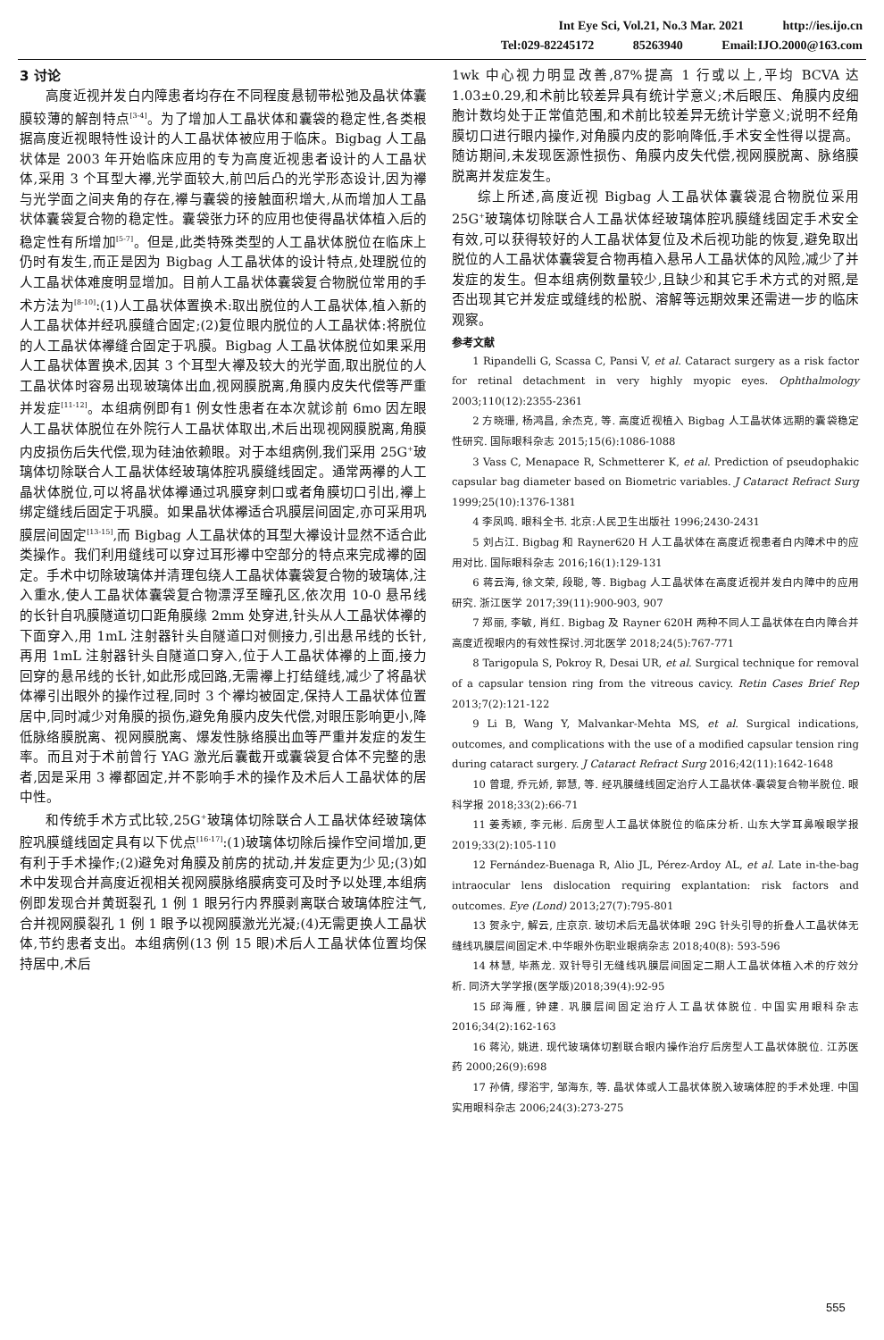Int Eye Sci, Vol.21, No.3 Mar. 2021 http://ies.ijo.cn
Tel:029-82245172 85263940 Email:IJO.2000@163.com
3 讨论
高度近视并发白内障患者均存在不同程度悬韧带松弛及晶状体囊膜较薄的解剖特点<sup>[3-4]</sup>。为了增加人工晶状体和囊袋的稳定性,各类根据高度近视眼特性设计的人工晶状体被应用于临床。Bigbag 人工晶状体是 2003 年开始临床应用的专为高度近视患者设计的人工晶状体,采用 3 个耳型大襻,光学面较大,前凹后凸的光学形态设计,因为襻与光学面之间夹角的存在,襻与囊袋的接触面积增大,从而增加人工晶状体囊袋复合物的稳定性。囊袋张力环的应用也使得晶状体植入后的稳定性有所增加<sup>[5-7]</sup>。但是,此类特殊类型的人工晶状体脱位在临床上仍时有发生,而正是因为 Bigbag 人工晶状体的设计特点,处理脱位的人工晶状体难度明显增加。目前人工晶状体囊袋复合物脱位常用的手术方法为<sup>[8-10]</sup>:(1)人工晶状体置换术:取出脱位的人工晶状体,植入新的人工晶状体并经巩膜缝合固定;(2)复位眼内脱位的人工晶状体:将脱位的人工晶状体襻缝合固定于巩膜。Bigbag 人工晶状体脱位如果采用人工晶状体置换术,因其 3 个耳型大襻及较大的光学面,取出脱位的人工晶状体时容易出现玻璃体出血,视网膜脱离,角膜内皮失代偿等严重并发症<sup>[11-12]</sup>。本组病例即有1 例女性患者在本次就诊前 6mo 因左眼人工晶状体脱位在外院行人工晶状体取出,术后出现视网膜脱离,角膜内皮损伤后失代偿,现为硅油依赖眼。对于本组病例,我们采用 25G<sup>+</sup>玻璃体切除联合人工晶状体经玻璃体腔巩膜缝线固定。通常两襻的人工晶状体脱位,可以将晶状体襻通过巩膜穿刺口或者角膜切口引出,襻上绑定缝线后固定于巩膜。如果晶状体襻适合巩膜层间固定,亦可采用巩膜层间固定<sup>[13-15]</sup>,而 Bigbag 人工晶状体的耳型大襻设计显然不适合此类操作。我们利用缝线可以穿过耳形襻中空部分的特点来完成襻的固定。手术中切除玻璃体并清理包绕人工晶状体囊袋复合物的玻璃体,注入重水,使人工晶状体囊袋复合物漂浮至瞳孔区,依次用 10-0 悬吊线的长针自巩膜隧道切口距角膜缘 2mm 处穿进,针头从人工晶状体襻的下面穿入,用 1mL 注射器针头自隧道口对侧接力,引出悬吊线的长针,再用 1mL 注射器针头自隧道口穿入,位于人工晶状体襻的上面,接力回穿的悬吊线的长针,如此形成回路,无需襻上打结缝线,减少了将晶状体襻引出眼外的操作过程,同时 3 个襻均被固定,保持人工晶状体位置居中,同时减少对角膜的损伤,避免角膜内皮失代偿,对眼压影响更小,降低脉络膜脱离、视网膜脱离、爆发性脉络膜出血等严重并发症的发生率。而且对于术前曾行 YAG 激光后囊截开或囊袋复合体不完整的患者,因是采用 3 襻都固定,并不影响手术的操作及术后人工晶状体的居中性。
和传统手术方式比较,25G<sup>+</sup>玻璃体切除联合人工晶状体经玻璃体腔巩膜缝线固定具有以下优点<sup>[16-17]</sup>:(1)玻璃体切除后操作空间增加,更有利于手术操作;(2)避免对角膜及前房的扰动,并发症更为少见;(3)如术中发现合并高度近视相关视网膜脉络膜病变可及时予以处理,本组病例即发现合并黄斑裂孔 1 例 1 眼另行内界膜剥离联合玻璃体腔注气,合并视网膜裂孔 1 例 1 眼予以视网膜激光光凝;(4)无需更换人工晶状体,节约患者支出。本组病例(13 例 15 眼)术后人工晶状体位置均保持居中,术后
1wk 中心视力明显改善,87%提高 1 行或以上,平均 BCVA 达 1.03±0.29,和术前比较差异具有统计学意义;术后眼压、角膜内皮细胞计数均处于正常值范围,和术前比较差异无统计学意义;说明不经角膜切口进行眼内操作,对角膜内皮的影响降低,手术安全性得以提高。随访期间,未发现医源性损伤、角膜内皮失代偿,视网膜脱离、脉络膜脱离并发症发生。
综上所述,高度近视 Bigbag 人工晶状体囊袋混合物脱位采用 25G<sup>+</sup>玻璃体切除联合人工晶状体经玻璃体腔巩膜缝线固定手术安全有效,可以获得较好的人工晶状体复位及术后视功能的恢复,避免取出脱位的人工晶状体囊袋复合物再植入悬吊人工晶状体的风险,减少了并发症的发生。但本组病例数量较少,且缺少和其它手术方式的对照,是否出现其它并发症或缝线的松脱、溶解等远期效果还需进一步的临床观察。
参考文献
1 Ripandelli G, Scassa C, Pansi V, et al. Cataract surgery as a risk factor for retinal detachment in very highly myopic eyes. Ophthalmology 2003;110(12):2355-2361
2 方晓珊, 杨鸿昌, 余杰克, 等. 高度近视植入 Bigbag 人工晶状体远期的囊袋稳定性研究. 国际眼科杂志 2015;15(6):1086-1088
3 Vass C, Menapace R, Schmetterer K, et al. Prediction of pseudophakic capsular bag diameter based on Biometric variables. J Cataract Refract Surg 1999;25(10):1376-1381
4 李凤鸣. 眼科全书. 北京:人民卫生出版社 1996;2430-2431
5 刘占江. Bigbag 和 Rayner620 H 人工晶状体在高度近视患者白内障术中的应用对比. 国际眼科杂志 2016;16(1):129-131
6 蒋云海, 徐文荣, 段聪, 等. Bigbag 人工晶状体在高度近视并发白内障中的应用研究. 浙江医学 2017;39(11):900-903, 907
7 郑丽, 李敏, 肖红. Bigbag 及 Rayner 620H 两种不同人工晶状体在白内障合并高度近视眼内的有效性探讨.河北医学 2018;24(5):767-771
8 Tarigopula S, Pokroy R, Desai UR, et al. Surgical technique for removal of a capsular tension ring from the vitreous cavicy. Retin Cases Brief Rep 2013;7(2):121-122
9 Li B, Wang Y, Malvankar-Mehta MS, et al. Surgical indications, outcomes, and complications with the use of a modified capsular tension ring during cataract surgery. J Cataract Refract Surg 2016;42(11):1642-1648
10 曾琨, 乔元娇, 郭慧, 等. 经巩膜缝线固定治疗人工晶状体-囊袋复合物半脱位. 眼科学报 2018;33(2):66-71
11 姜秀颖, 李元彬. 后房型人工晶状体脱位的临床分析. 山东大学耳鼻喉眼学报 2019;33(2):105-110
12 Fernández-Buenaga R, Alio JL, Pérez-Ardoy AL, et al. Late in-the-bag intraocular lens dislocation requiring explantation: risk factors and outcomes. Eye (Lond) 2013;27(7):795-801
13 贺永宁, 解云, 庄京京. 玻切术后无晶状体眼 29G 针头引导的折叠人工晶状体无缝线巩膜层间固定术.中华眼外伤职业眼病杂志 2018;40(8): 593-596
14 林慧, 毕燕龙. 双针导引无缝线巩膜层间固定二期人工晶状体植入术的疗效分析. 同济大学学报(医学版)2018;39(4):92-95
15 邱海雁, 钟建. 巩膜层间固定治疗人工晶状体脱位. 中国实用眼科杂志 2016;34(2):162-163
16 蒋沁, 姚进. 现代玻璃体切割联合眼内操作治疗后房型人工晶状体脱位. 江苏医药 2000;26(9):698
17 孙倩, 缪浴宇, 邹海东, 等. 晶状体或人工晶状体脱入玻璃体腔的手术处理. 中国实用眼科杂志 2006;24(3):273-275
555